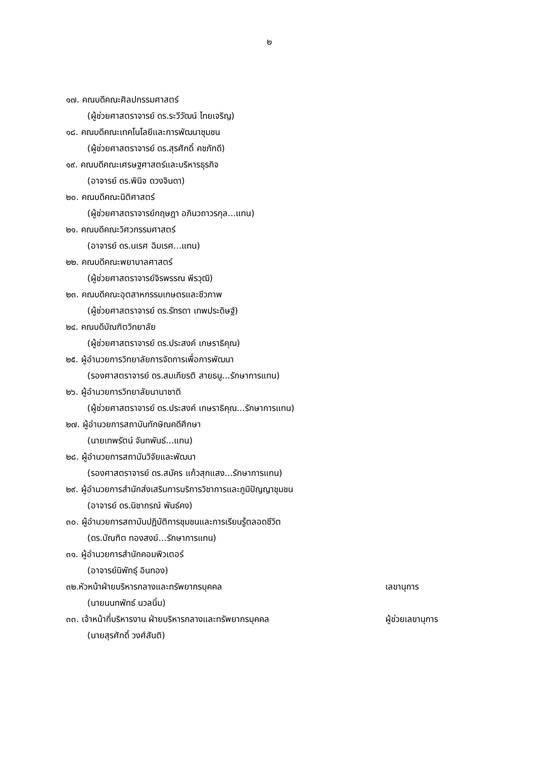๒
๑๗. คณบดีคณะศิลปกรรมศาสตร์
(ผู้ช่วยศาสตราจารย์ ดร.ระวีวัฒน์ ไทยเจริญ)
๑๘. คณบดีคณะเทคโนโลยีและการพัฒนาชุมชน
(ผู้ช่วยศาสตราจารย์ ดร.สุรศักดิ์ คชภักดี)
๑๙. คณบดีคณะเศรษฐศาสตร์และบริหารธุรกิจ
(อาจารย์ ดร.พินิจ ดวงจินดา)
๒๐. คณบดีคณะนิติศาสตร์
(ผู้ช่วยศาสตราจารย์กฤษฎา อภินวถาวรกุล...แทน)
๒๑. คณบดีคณะวิศวกรรมศาสตร์
(อาจารย์ ดร.นเรศ ฉิมเรศ...แทน)
๒๒. คณบดีคณะพยาบาลศาสตร์
(ผู้ช่วยศาสตราจารย์จิรพรรณ พีรวุฒิ)
๒๓. คณบดีคณะอุตสาหกรรมเกษตรและชีวภาพ
(ผู้ช่วยศาสตราจารย์ ดร.รัทรดา เทพประดิษฐ์)
๒๔. คณบดีบัณฑิตวิทยาลัย
(ผู้ช่วยศาสตราจารย์ ดร.ประสงค์ เกษราธิคุณ)
๒๕. ผู้อำนวยการวิทยาลัยการจัดการเพื่อการพัฒนา
(รองศาสตราจารย์ ดร.สมเกียรติ สายธนู...รักษาการแทน)
๒๖. ผู้อำนวยการวิทยาลัยนานาชาติ
(ผู้ช่วยศาสตราจารย์ ดร.ประสงค์ เกษราธิคุณ...รักษาการแทน)
๒๗. ผู้อำนวยการสถาบันทักษิณคดีศึกษา
(นายเทพรัตน์ จันทพันธ์...แทน)
๒๘. ผู้อำนวยการสถาบันวิจัยและพัฒนา
(รองศาสตราจารย์ ดร.สมัคร แก้วสุกแสง...รักษาการแทน)
๒๙. ผู้อำนวยการสำนักส่งเสริมการบริการวิชาการและภูมิปัญญาชุมชน
(อาจารย์ ดร.นิชากรณ์ พันธ์คง)
๓๐. ผู้อำนวยการสถาบันปฏิบัติการชุมชนและการเรียนรู้ตลอดชีวิต
(ดร.บัณฑิต ทองสงฆ์...รักษาการแทน)
๓๑. ผู้อำนวยการสำนักคอมพิวเตอร์
(อาจารย์นิพัทธุ์ อินทอง)
๓๒.หัวหน้าฝ่ายบริหารกลางและทรัพยากรบุคคล เลขานุการ
(นายนนทพัทธ์ นวลนิ่ม)
๓๓. เจ้าหน้าที่บริหารงาน ฝ่ายบริหารกลางและทรัพยากรบุคคล ผู้ช่วยเลขานุการ
(นายสุรศักดิ์ วงศ์สันติ)